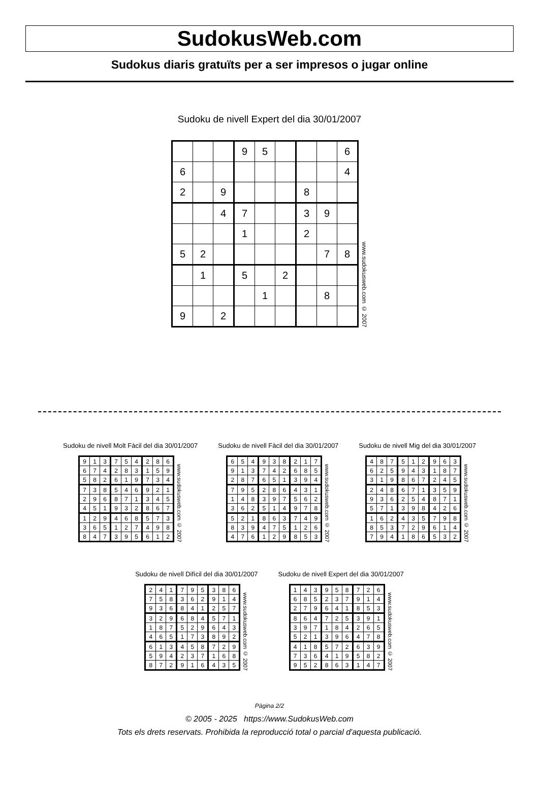SudokusWeb.com
Sudokus diaris gratuïts per a ser impresos o jugar online
Sudoku de nivell Expert del dia 30/01/2007
| | | | 9 | 5 | | | | 6 |
| 6 | | | | | | | | 4 |
| 2 | | 9 | | | | 8 | | |
| | | 4 | 7 | | | 3 | 9 | |
| | | | 1 | | | 2 | | |
| 5 | 2 | | | | | | 7 | 8 |
| | 1 | | 5 | | 2 | | | |
| | | | | 1 | | | 8 | |
| 9 | | 2 | | | | | | |
www.sudokusweb.com © 2007
Sudoku de nivell Molt Fàcil del dia 30/01/2007
| 9 | 1 | 3 | 7 | 5 | 4 | 2 | 8 | 6 |
| 6 | 7 | 4 | 2 | 8 | 3 | 1 | 5 | 9 |
| 5 | 8 | 2 | 6 | 1 | 9 | 7 | 3 | 4 |
| 7 | 3 | 8 | 5 | 4 | 6 | 9 | 2 | 1 |
| 2 | 9 | 6 | 8 | 7 | 1 | 3 | 4 | 5 |
| 4 | 5 | 1 | 9 | 3 | 2 | 8 | 6 | 7 |
| 1 | 2 | 9 | 4 | 6 | 8 | 5 | 7 | 3 |
| 3 | 6 | 5 | 1 | 2 | 7 | 4 | 9 | 8 |
| 8 | 4 | 7 | 3 | 9 | 5 | 6 | 1 | 2 |
www.sudokusweb.com © 2007
Sudoku de nivell Fàcil del dia 30/01/2007
| 6 | 5 | 4 | 9 | 3 | 8 | 2 | 1 | 7 |
| 9 | 1 | 3 | 7 | 4 | 2 | 6 | 8 | 5 |
| 2 | 8 | 7 | 6 | 5 | 1 | 3 | 9 | 4 |
| 7 | 9 | 5 | 2 | 8 | 6 | 4 | 3 | 1 |
| 1 | 4 | 8 | 3 | 9 | 7 | 5 | 6 | 2 |
| 3 | 6 | 2 | 5 | 1 | 4 | 9 | 7 | 8 |
| 5 | 2 | 1 | 8 | 6 | 3 | 7 | 4 | 9 |
| 8 | 3 | 9 | 4 | 7 | 5 | 1 | 2 | 6 |
| 4 | 7 | 6 | 1 | 2 | 9 | 8 | 5 | 3 |
www.sudokusweb.com © 2007
Sudoku de nivell Mig del dia 30/01/2007
| 4 | 8 | 7 | 5 | 1 | 2 | 9 | 6 | 3 |
| 6 | 2 | 5 | 9 | 4 | 3 | 1 | 8 | 7 |
| 3 | 1 | 9 | 8 | 6 | 7 | 2 | 4 | 5 |
| 2 | 4 | 8 | 6 | 7 | 1 | 3 | 5 | 9 |
| 9 | 3 | 6 | 2 | 5 | 4 | 8 | 7 | 1 |
| 5 | 7 | 1 | 3 | 9 | 8 | 4 | 2 | 6 |
| 1 | 6 | 2 | 4 | 3 | 5 | 7 | 9 | 8 |
| 8 | 5 | 3 | 7 | 2 | 9 | 6 | 1 | 4 |
| 7 | 9 | 4 | 1 | 8 | 6 | 5 | 3 | 2 |
www.sudokusweb.com © 2007
Sudoku de nivell Difícil del dia 30/01/2007
| 2 | 4 | 1 | 7 | 9 | 5 | 3 | 8 | 6 |
| 7 | 5 | 8 | 3 | 6 | 2 | 9 | 1 | 4 |
| 9 | 3 | 6 | 8 | 4 | 1 | 2 | 5 | 7 |
| 3 | 2 | 9 | 6 | 8 | 4 | 5 | 7 | 1 |
| 1 | 8 | 7 | 5 | 2 | 9 | 6 | 4 | 3 |
| 4 | 6 | 5 | 1 | 7 | 3 | 8 | 9 | 2 |
| 6 | 1 | 3 | 4 | 5 | 8 | 7 | 2 | 9 |
| 5 | 9 | 4 | 2 | 3 | 7 | 1 | 6 | 8 |
| 8 | 7 | 2 | 9 | 1 | 6 | 4 | 3 | 5 |
www.sudokusweb.com © 2007
Sudoku de nivell Expert del dia 30/01/2007
| 1 | 4 | 3 | 9 | 5 | 8 | 7 | 2 | 6 |
| 6 | 8 | 5 | 2 | 3 | 7 | 9 | 1 | 4 |
| 2 | 7 | 9 | 6 | 4 | 1 | 8 | 5 | 3 |
| 8 | 6 | 4 | 7 | 2 | 5 | 3 | 9 | 1 |
| 3 | 9 | 7 | 1 | 8 | 4 | 2 | 6 | 5 |
| 5 | 2 | 1 | 3 | 9 | 6 | 4 | 7 | 8 |
| 4 | 1 | 8 | 5 | 7 | 2 | 6 | 3 | 9 |
| 7 | 3 | 6 | 4 | 1 | 9 | 5 | 8 | 2 |
| 9 | 5 | 2 | 8 | 6 | 3 | 1 | 4 | 7 |
www.sudokusweb.com © 2007
Pàgina 2/2
© 2005 - 2025 https://www.SudokusWeb.com
Tots els drets reservats. Prohibida la reproducció total o parcial d'aquesta publicació.